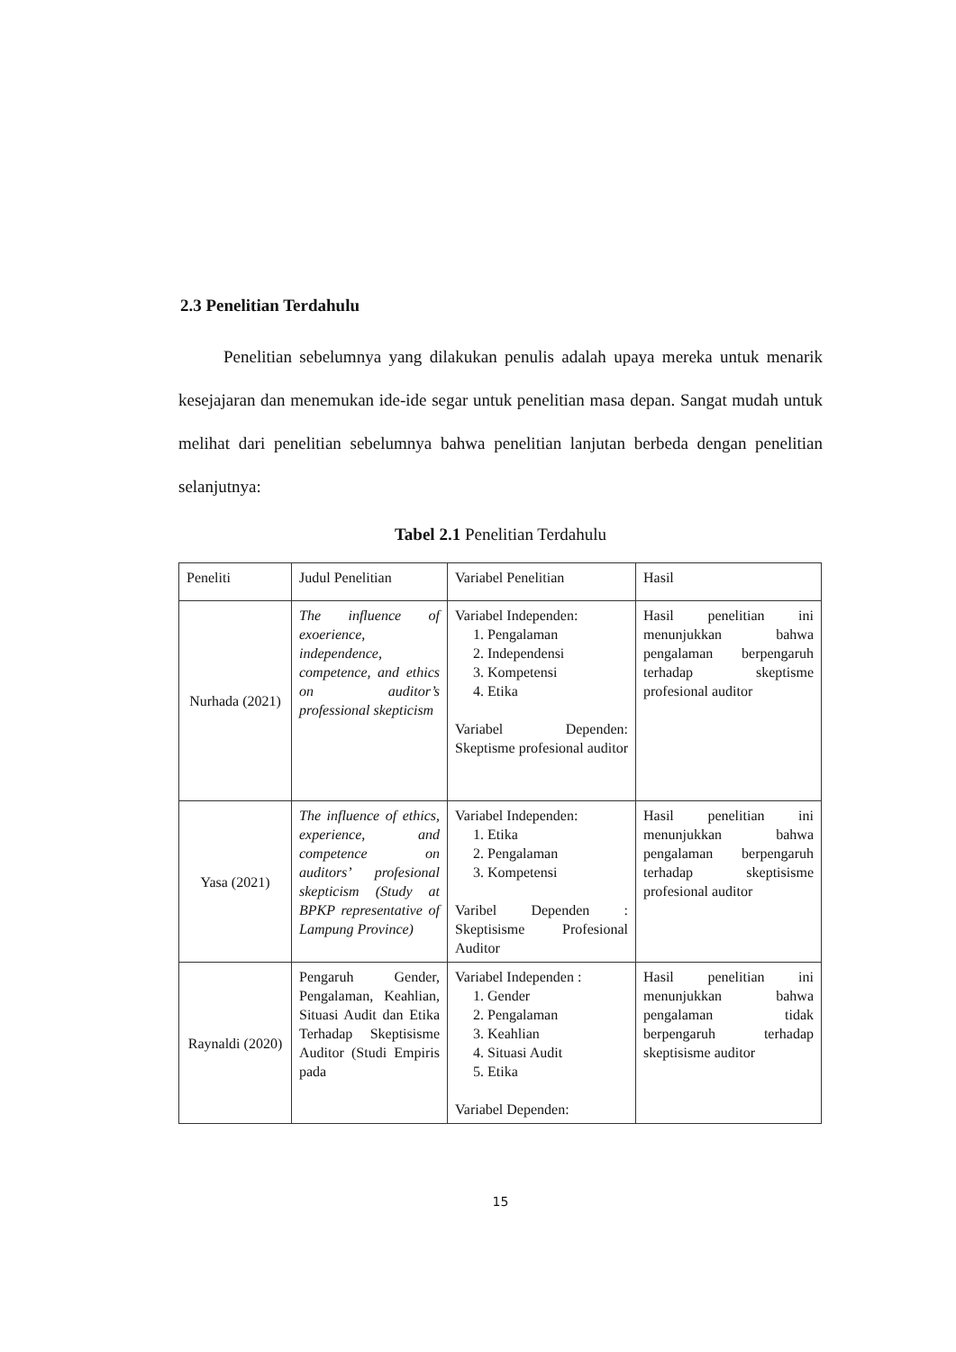2.3 Penelitian Terdahulu
Penelitian sebelumnya yang dilakukan penulis adalah upaya mereka untuk menarik kesejajaran dan menemukan ide-ide segar untuk penelitian masa depan. Sangat mudah untuk melihat dari penelitian sebelumnya bahwa penelitian lanjutan berbeda dengan penelitian selanjutnya:
Tabel 2.1 Penelitian Terdahulu
| Peneliti | Judul Penelitian | Variabel Penelitian | Hasil |
| Nurhada (2021) | The influence of exoerience, independence, competence, and ethics on auditor’s professional skepticism | Variabel Independen: 1. Pengalaman 2. Independensi 3. Kompetensi 4. Etika Variabel Dependen: Skeptisme profesional auditor | Hasil penelitian ini menunjukkan bahwa pengalaman berpengaruh terhadap skeptisme profesional auditor |
| Yasa (2021) | The influence of ethics, experience, and competence on auditors’ profesional skepticism (Study at BPKP representative of Lampung Province) | Variabel Independen: 1. Etika 2. Pengalaman 3. Kompetensi Varibel Dependen : Skeptisisme Profesional Auditor | Hasil penelitian ini menunjukkan bahwa pengalaman berpengaruh terhadap skeptisisme profesional auditor |
| Raynaldi (2020) | Pengaruh Gender, Pengalaman, Keahlian, Situasi Audit dan Etika Terhadap Skeptisisme Auditor (Studi Empiris pada | Variabel Independen : 1. Gender 2. Pengalaman 3. Keahlian 4. Situasi Audit 5. Etika Variabel Dependen: | Hasil penelitian ini menunjukkan bahwa pengalaman tidak berpengaruh terhadap skeptisisme auditor |
15